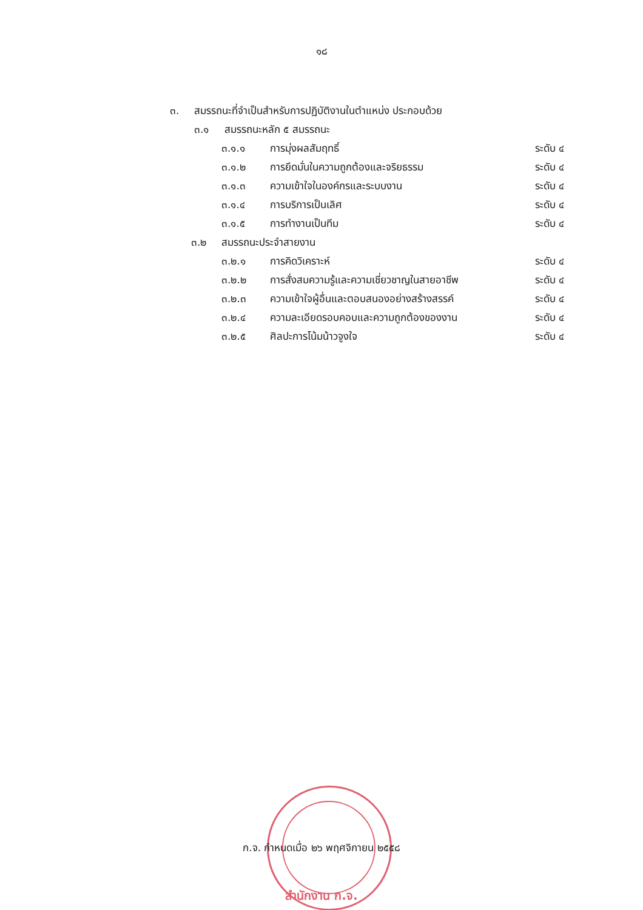๑๘
๓. สมรรถนะที่จำเป็นสำหรับการปฏิบัติงานในตำแหน่ง ประกอบด้วย
๓.๑ สมรรถนะหลัก ๕ สมรรถนะ
๓.๑.๑ การมุ่งผลสัมฤทธิ์ ระดับ ๔
๓.๑.๒ การยึดมั่นในความถูกต้องและจริยธรรม ระดับ ๔
๓.๑.๓ ความเข้าใจในองค์กรและระบบงาน ระดับ ๔
๓.๑.๔ การบริการเป็นเลิศ ระดับ ๔
๓.๑.๕ การทำงานเป็นทีม ระดับ ๔
๓.๒ สมรรถนะประจำสายงาน
๓.๒.๑ การคิดวิเคราะห์ ระดับ ๔
๓.๒.๒ การสั่งสมความรู้และความเชี่ยวชาญในสายอาชีพ ระดับ ๔
๓.๒.๓ ความเข้าใจผู้อื่นและตอบสนองอย่างสร้างสรรค์ ระดับ ๔
๓.๒.๔ ความละเอียดรอบคอบและความถูกต้องของงาน ระดับ ๔
๓.๒.๕ ศิลปะการโน้มน้าวจูงใจ ระดับ ๔
ก.จ. กำหนดเมื่อ ๒๖ พฤศจิกายน ๒๕๕๘
สำนักงาน ก.จ.